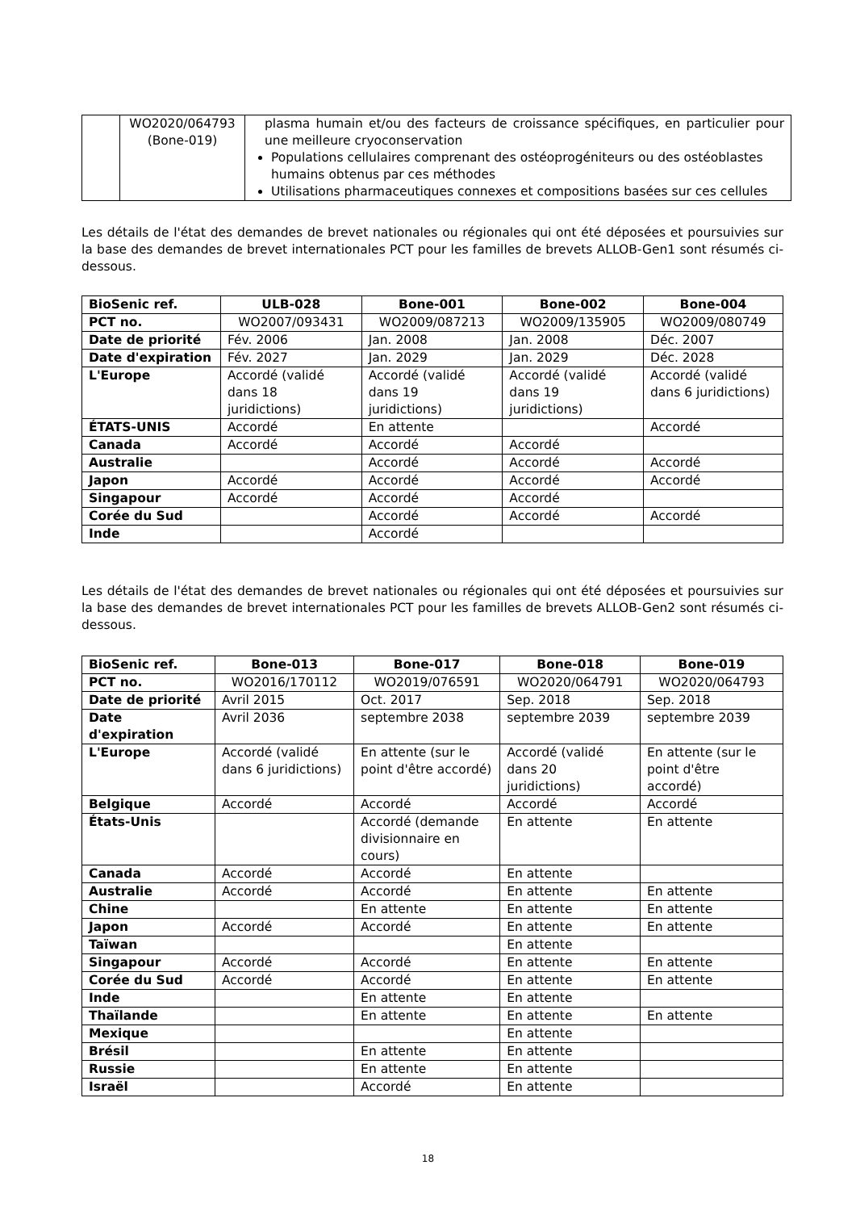| | WO2020/064793 (Bone-019) | plasma humain et/ou des facteurs de croissance spécifiques, en particulier pour une meilleure cryoconservation Populations cellulaires comprenant des ostéoprogéniteurs ou des ostéoblastes humains obtenus par ces méthodes Utilisations pharmaceutiques connexes et compositions basées sur ces cellules |
Les détails de l'état des demandes de brevet nationales ou régionales qui ont été déposées et poursuivies sur la base des demandes de brevet internationales PCT pour les familles de brevets ALLOB-Gen1 sont résumés ci-dessous.
| BioSenic ref. | ULB-028 | Bone-001 | Bone-002 | Bone-004 |
| PCT no. | WO2007/093431 | WO2009/087213 | WO2009/135905 | WO2009/080749 |
| Date de priorité | Fév. 2006 | Jan. 2008 | Jan. 2008 | Déc. 2007 |
| Date d'expiration | Fév. 2027 | Jan. 2029 | Jan. 2029 | Déc. 2028 |
| L'Europe | Accordé (validé dans 18 juridictions) | Accordé (validé dans 19 juridictions) | Accordé (validé dans 19 juridictions) | Accordé (validé dans 6 juridictions) |
| ÉTATS-UNIS | Accordé | En attente | | Accordé |
| Canada | Accordé | Accordé | Accordé | |
| Australie | | Accordé | Accordé | Accordé |
| Japon | Accordé | Accordé | Accordé | Accordé |
| Singapour | Accordé | Accordé | Accordé | |
| Corée du Sud | | Accordé | Accordé | Accordé |
| Inde | | Accordé | | |
Les détails de l'état des demandes de brevet nationales ou régionales qui ont été déposées et poursuivies sur la base des demandes de brevet internationales PCT pour les familles de brevets ALLOB-Gen2 sont résumés ci-dessous.
| BioSenic ref. | Bone-013 | Bone-017 | Bone-018 | Bone-019 |
| PCT no. | WO2016/170112 | WO2019/076591 | WO2020/064791 | WO2020/064793 |
| Date de priorité | Avril 2015 | Oct. 2017 | Sep. 2018 | Sep. 2018 |
| Date d'expiration | Avril 2036 | septembre 2038 | septembre 2039 | septembre 2039 |
| L'Europe | Accordé (validé dans 6 juridictions) | En attente (sur le point d'être accordé) | Accordé (validé dans 20 juridictions) | En attente (sur le point d'être accordé) |
| Belgique | Accordé | Accordé | Accordé | Accordé |
| États-Unis | | Accordé (demande divisionnaire en cours) | En attente | En attente |
| Canada | Accordé | Accordé | En attente | |
| Australie | Accordé | Accordé | En attente | En attente |
| Chine | | En attente | En attente | En attente |
| Japon | Accordé | Accordé | En attente | En attente |
| Taïwan | | | En attente | |
| Singapour | Accordé | Accordé | En attente | En attente |
| Corée du Sud | Accordé | Accordé | En attente | En attente |
| Inde | | En attente | En attente | |
| Thaïlande | | En attente | En attente | En attente |
| Mexique | | | En attente | |
| Brésil | | En attente | En attente | |
| Russie | | En attente | En attente | |
| Israël | | Accordé | En attente | |
18